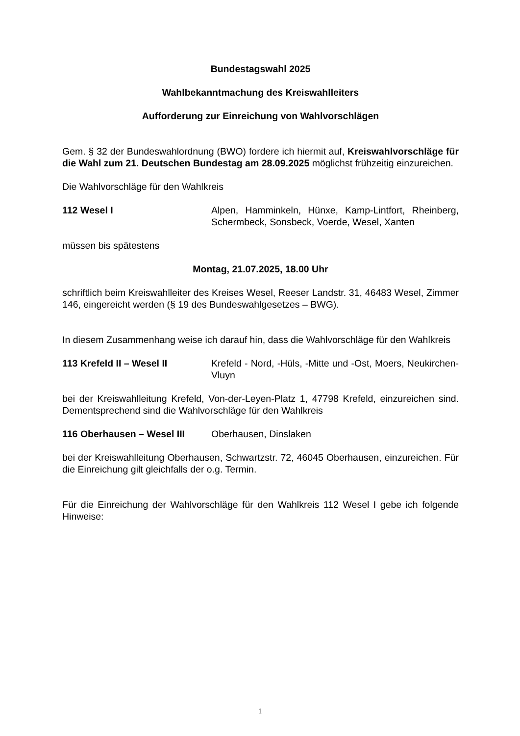Bundestagswahl 2025
Wahlbekanntmachung des Kreiswahlleiters
Aufforderung zur Einreichung von Wahlvorschlägen
Gem. § 32 der Bundeswahlordnung (BWO) fordere ich hiermit auf, Kreiswahlvorschläge für die Wahl zum 21. Deutschen Bundestag am 28.09.2025 möglichst frühzeitig einzureichen.
Die Wahlvorschläge für den Wahlkreis
112 Wesel I Alpen, Hamminkeln, Hünxe, Kamp-Lintfort, Rheinberg, Schermbeck, Sonsbeck, Voerde, Wesel, Xanten
müssen bis spätestens
Montag, 21.07.2025, 18.00 Uhr
schriftlich beim Kreiswahlleiter des Kreises Wesel, Reeser Landstr. 31, 46483 Wesel, Zimmer 146, eingereicht werden (§ 19 des Bundeswahlgesetzes – BWG).
In diesem Zusammenhang weise ich darauf hin, dass die Wahlvorschläge für den Wahlkreis
113 Krefeld II – Wesel II Krefeld - Nord, -Hüls, -Mitte und -Ost, Moers, Neukirchen-Vluyn
bei der Kreiswahlleitung Krefeld, Von-der-Leyen-Platz 1, 47798 Krefeld, einzureichen sind. Dementsprechend sind die Wahlvorschläge für den Wahlkreis
116 Oberhausen – Wesel III
Oberhausen, Dinslaken
bei der Kreiswahlleitung Oberhausen, Schwartzstr. 72, 46045 Oberhausen, einzureichen. Für die Einreichung gilt gleichfalls der o.g. Termin.
Für die Einreichung der Wahlvorschläge für den Wahlkreis 112 Wesel I gebe ich folgende Hinweise:
1